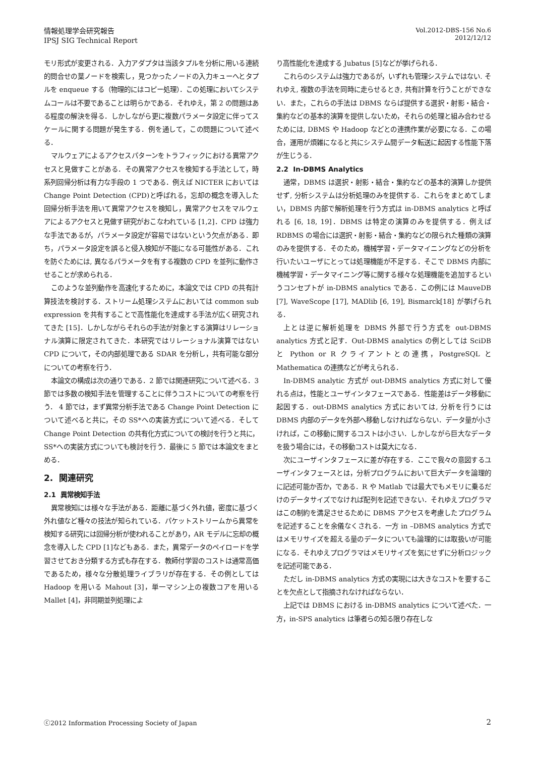情報処理学会研究報告
IPSJ SIG Technical Report
Vol.2012-DBS-156 No.6
2012/12/12
モリ形式が変更される．入力アダプタは当該タプルを分析に用いる連続的問合せの葉ノードを検索し，見つかったノードの入力キューへとタプルを enqueue する（物理的にはコピー処理）．この処理においてシステムコールは不要であることは明らかである．それゆえ，第 2 の問題はある程度の解決を得る．しかしながら更に複数パラメータ設定に伴ってスケールに関する問題が発生する．例を通して，この問題について述べる．
マルウェアによるアクセスパターンをトラフィックにおける異常アクセスと見做すことがある．その異常アクセスを検知する手法として，時系列回帰分析は有力な手段の 1 つである．例えば NICTER においては Change Point Detection (CPD)と呼ばれる，忘却の概念を導入した回帰分析手法を用いて異常アクセスを検知し，異常アクセスをマルウェアによるアクセスと見做す研究がおこなわれている [1,2]．CPD は強力な手法であるが，パラメータ設定が容易ではないという欠点がある．即ち，パラメータ設定を誤ると侵入検知が不能になる可能性がある．これを防ぐためには, 異なるパラメータを有する複数の CPD を並列に動作させることが求められる．
このような並列動作を高速化するために，本論文では CPD の共有計算技法を検討する．ストリーム処理システムにおいては common sub expression を共有することで高性能化を達成する手法が広く研究されてきた [15]．しかしながらそれらの手法が対象とする演算はリレーショナル演算に限定されてきた．本研究ではリレーショナル演算ではない CPD について，その内部処理である SDAR を分析し，共有可能な部分についての考察を行う．
本論文の構成は次の通りである．2 節では関連研究について述べる．3 節では多数の検知手法を管理することに伴うコストについての考察を行う． 4 節では，まず異常分析手法である Change Point Detection について述べると共に，その SS*への実装方式について述べる．そして Change Point Detection の共有化方式についての検討を行うと共に，SS*への実装方式についても検討を行う．最後に 5 節では本論文をまとめる．
2. 関連研究
2.1 異常検知手法
異常検知には様々な手法がある．距離に基づく外れ値，密度に基づく外れ値など種々の技法が知られている．パケットストリームから異常を検知する研究には回帰分析が使われることがあり，AR モデルに忘却の概念を導入した CPD [1]などもある．また，異常データのペイロードを学習させておき分類する方式も存在する．教師付学習のコストは通常高価であるため，様々な分散処理ライブラリが存在する．その例としては Hadoop を用いる Mahout [3]，単一マシン上の複数コアを用いる Mallet [4]，非同期並列処理によ
り高性能化を達成する Jubatus [5]などが挙げられる．
これらのシステムは強力であるが，いずれも管理システムではない. それゆえ, 複数の手法を同時に走らせるとき, 共有計算を行うことができない．また，これらの手法は DBMS ならば提供する選択・射影・結合・集約などの基本的演算を提供しないため，それらの処理と組み合わせるためには, DBMS や Hadoop などとの連携作業が必要になる．この場合，運用が煩雑になると共にシステム間データ転送に起因する性能下落が生じうる．
2.2 In-DBMS Analytics
通常，DBMS は選択・射影・結合・集約などの基本的演算しか提供せず, 分析システムは分析処理のみを提供する．これらをまとめてしまい，DBMS 内部で解析処理を行う方式は in-DBMS analytics と呼ばれる [6, 18, 19]．DBMS は特定の演算のみを提供する．例えば RDBMS の場合には選択・射影・結合・集約などの限られた種類の演算のみを提供する．そのため，機械学習・データマイニングなどの分析を行いたいユーザにとっては処理機能が不足する．そこで DBMS 内部に機械学習・データマイニング等に関する様々な処理機能を追加するというコンセプトが in-DBMS analytics である．この例には MauveDB [7], WaveScope [17], MADlib [6, 19], Bismarck[18] が挙げられる．
上とは逆に解析処理を DBMS 外部で行う方式を out-DBMS analytics 方式と記す．Out-DBMS analytics の例としては SciDB と Python or R クライアントとの連携，PostgreSQL と Mathematica の連携などが考えられる．
In-DBMS analytic 方式が out-DBMS analytics 方式に対して優れる点は，性能とユーザインタフェースである．性能差はデータ移動に起因する．out-DBMS analytics 方式においては, 分析を行うには DBMS 内部のデータを外部へ移動しなければならない．データ量が小さければ，この移動に関するコストは小さい．しかしながら巨大なデータを扱う場合には，その移動コストは莫大になる．
次にユーザインタフェースに差が存在する．ここで我々の意図するユーザインタフェースとは，分析プログラムにおいて巨大データを論理的に記述可能か否か，である．R や Matlab では最大でもメモリに乗るだけのデータサイズでなければ配列を記述できない．それゆえプログラマはこの制約を満足させるために DBMS アクセスを考慮したプログラムを記述することを余儀なくされる．一方 in –DBMS analytics 方式ではメモリサイズを超える量のデータについても論理的には取扱いが可能になる．それゆえプログラマはメモリサイズを気にせずに分析ロジックを記述可能である．
ただし in-DBMS analytics 方式の実現には大きなコストを要することを欠点として指摘されなければならない．
上記では DBMS における in-DBMS analytics について述べた．一方，in-SPS analytics は筆者らの知る限り存在しな
ⓒ2012 Information Processing Society of Japan
2